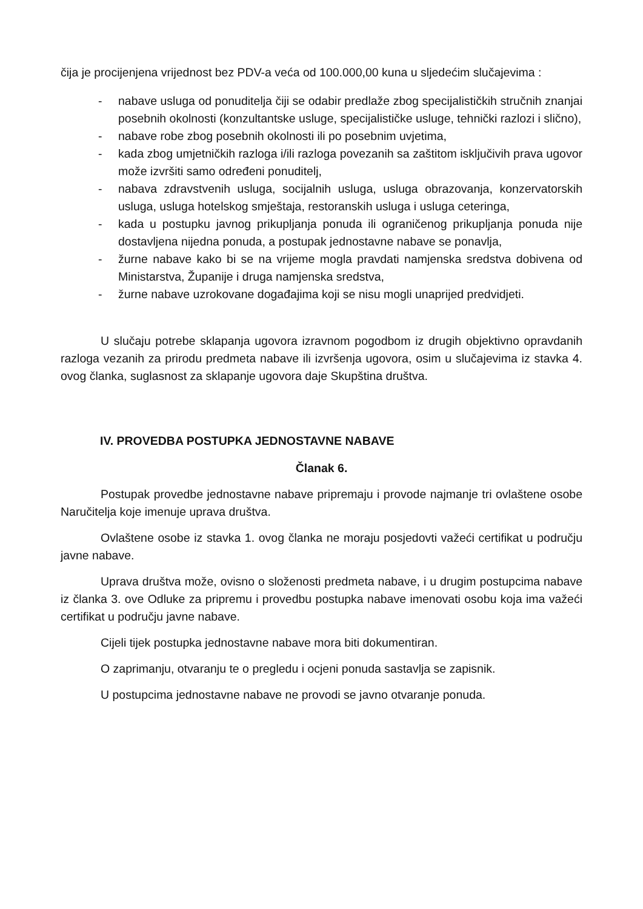čija je procijenjena vrijednost bez PDV-a veća od 100.000,00 kuna u sljedećim slučajevima :
- nabave usluga od ponuditelja čiji se odabir predlaže zbog specijalističkih stručnih znanjai posebnih okolnosti (konzultantske usluge, specijalističke usluge, tehnički razlozi i slično),
- nabave robe zbog posebnih okolnosti ili po posebnim uvjetima,
- kada zbog umjetničkih razloga i/ili razloga povezanih sa zaštitom isključivih prava ugovor može izvršiti samo određeni ponuditelj,
- nabava zdravstvenih usluga, socijalnih usluga, usluga obrazovanja, konzervatorskih usluga, usluga hotelskog smještaja, restoranskih usluga i usluga ceteringa,
- kada u postupku javnog prikupljanja ponuda ili ograničenog prikupljanja ponuda nije dostavljena nijedna ponuda, a postupak jednostavne nabave se ponavlja,
- žurne nabave kako bi se na vrijeme mogla pravdati namjenska sredstva dobivena od Ministarstva, Županije i druga namjenska sredstva,
- žurne nabave uzrokovane događajima koji se nisu mogli unaprijed predvidjeti.
U slučaju potrebe sklapanja ugovora izravnom pogodbom iz drugih objektivno opravdanih razloga vezanih za prirodu predmeta nabave ili izvršenja ugovora, osim u slučajevima iz stavka 4. ovog članka, suglasnost za sklapanje ugovora daje Skupština društva.
IV. PROVEDBA POSTUPKA JEDNOSTAVNE NABAVE
Članak 6.
Postupak provedbe jednostavne nabave pripremaju i provode najmanje tri ovlaštene osobe Naručitelja koje imenuje uprava društva.
Ovlaštene osobe iz stavka 1. ovog članka ne moraju posjedovti važeći certifikat u području javne nabave.
Uprava društva može, ovisno o složenosti predmeta nabave, i u drugim postupcima nabave iz članka 3. ove Odluke za pripremu i provedbu postupka nabave imenovati osobu koja ima važeći certifikat u području javne nabave.
Cijeli tijek postupka jednostavne nabave mora biti dokumentiran.
O zaprimanju, otvaranju te o pregledu i ocjeni ponuda sastavlja se zapisnik.
U postupcima jednostavne nabave ne provodi se javno otvaranje ponuda.